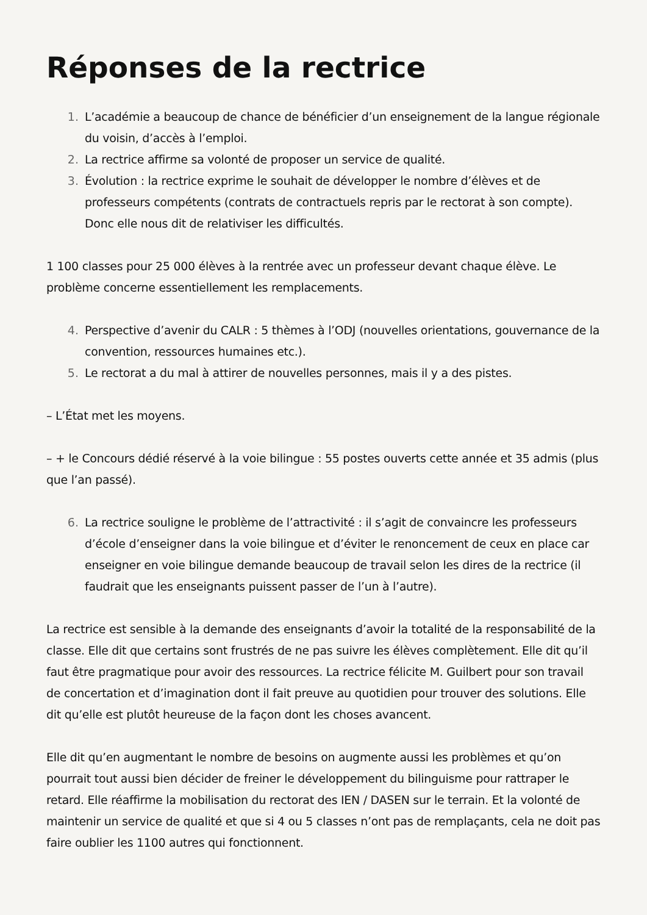Réponses de la rectrice
1. L’académie a beaucoup de chance de bénéficier d’un enseignement de la langue régionale du voisin, d’accès à l’emploi.
2. La rectrice affirme sa volonté de proposer un service de qualité.
3. Évolution : la rectrice exprime le souhait de développer le nombre d’élèves et de professeurs compétents (contrats de contractuels repris par le rectorat à son compte). Donc elle nous dit de relativiser les difficultés.
1 100 classes pour 25 000 élèves à la rentrée avec un professeur devant chaque élève. Le problème concerne essentiellement les remplacements.
4. Perspective d’avenir du CALR : 5 thèmes à l’ODJ (nouvelles orientations, gouvernance de la convention, ressources humaines etc.).
5. Le rectorat a du mal à attirer de nouvelles personnes, mais il y a des pistes.
– L’État met les moyens.
– + le Concours dédié réservé à la voie bilingue : 55 postes ouverts cette année et 35 admis (plus que l’an passé).
6. La rectrice souligne le problème de l’attractivité : il s’agit de convaincre les professeurs d’école d’enseigner dans la voie bilingue et d’éviter le renoncement de ceux en place car enseigner en voie bilingue demande beaucoup de travail selon les dires de la rectrice (il faudrait que les enseignants puissent passer de l’un à l’autre).
La rectrice est sensible à la demande des enseignants d’avoir la totalité de la responsabilité de la classe. Elle dit que certains sont frustrés de ne pas suivre les élèves complètement. Elle dit qu’il faut être pragmatique pour avoir des ressources. La rectrice félicite M. Guilbert pour son travail de concertation et d’imagination dont il fait preuve au quotidien pour trouver des solutions. Elle dit qu’elle est plutôt heureuse de la façon dont les choses avancent.
Elle dit qu’en augmentant le nombre de besoins on augmente aussi les problèmes et qu’on pourrait tout aussi bien décider de freiner le développement du bilinguisme pour rattraper le retard. Elle réaffirme la mobilisation du rectorat des IEN / DASEN sur le terrain. Et la volonté de maintenir un service de qualité et que si 4 ou 5 classes n’ont pas de remplaçants, cela ne doit pas faire oublier les 1100 autres qui fonctionnent.